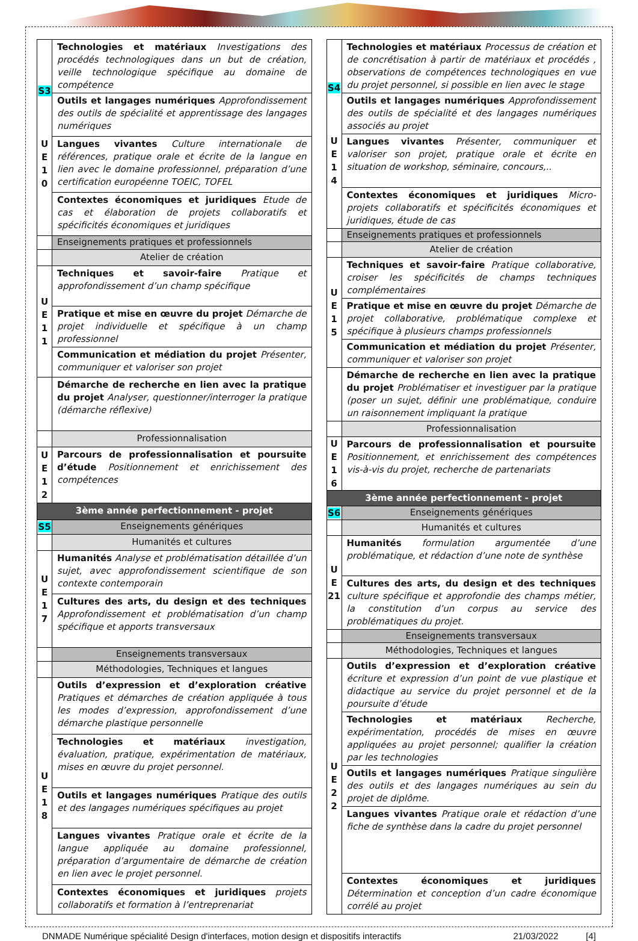| S3 U E 1 0 | Technologies et matériaux Investigations des procédés technologiques dans un but de création, veille technologique spécifique au domaine de compétence |
| | Outils et langages numériques Approfondissement des outils de spécialité et apprentissage des langages numériques |
| | Langues vivantes Culture internationale de références, pratique orale et écrite de la langue en lien avec le domaine professionnel, préparation d’une certification européenne TOEIC, TOFEL |
| | Contextes économiques et juridiques Etude de cas et élaboration de projets collaboratifs et spécificités économiques et juridiques |
| | Enseignements pratiques et professionnels |
| | Atelier de création |
| U E 1 1 | Techniques et savoir-faire Pratique et approfondissement d’un champ spécifique |
| | Pratique et mise en œuvre du projet Démarche de projet individuelle et spécifique à un champ professionnel |
| | Communication et médiation du projet Présenter, communiquer et valoriser son projet |
| | Démarche de recherche en lien avec la pratique du projet Analyser, questionner/interroger la pratique (démarche réflexive) |
| | Professionnalisation |
| U E 1 2 | Parcours de professionnalisation et poursuite d’étude Positionnement et enrichissement des compétences |
| 3ème année perfectionnement - projet | |
| S5 | Enseignements génériques |
| | Humanités et cultures |
| U E 1 7 | Humanités Analyse et problématisation détaillée d’un sujet, avec approfondissement scientifique de son contexte contemporain |
| | Cultures des arts, du design et des techniques Approfondissement et problématisation d’un champ spécifique et apports transversaux |
| | Enseignements transversaux |
| | Méthodologies, Techniques et langues |
| U E 1 8 | Outils d’expression et d’exploration créative Pratiques et démarches de création appliquée à tous les modes d’expression, approfondissement d’une démarche plastique personnelle |
| | Technologies et matériaux investigation, évaluation, pratique, expérimentation de matériaux, mises en œuvre du projet personnel. |
| | Outils et langages numériques Pratique des outils et des langages numériques spécifiques au projet |
| | Langues vivantes Pratique orale et écrite de la langue appliquée au domaine professionnel, préparation d’argumentaire de démarche de création en lien avec le projet personnel. |
| | Contextes économiques et juridiques projets collaboratifs et formation à l’entreprenariat |
| S4 U E 1 4 | Technologies et matériaux Processus de création et de concrétisation à partir de matériaux et procédés , observations de compétences technologiques en vue du projet personnel, si possible en lien avec le stage |
| | Outils et langages numériques Approfondissement des outils de spécialité et des langages numériques associés au projet |
| | Langues vivantes Présenter, communiquer et valoriser son projet, pratique orale et écrite en situation de workshop, séminaire, concours,.. |
| | Contextes économiques et juridiques Micro-projets collaboratifs et spécificités économiques et juridiques, étude de cas |
| | Enseignements pratiques et professionnels |
| | Atelier de création |
| U E 1 5 | Techniques et savoir-faire Pratique collaborative, croiser les spécificités de champs techniques complémentaires |
| | Pratique et mise en œuvre du projet Démarche de projet collaborative, problématique complexe et spécifique à plusieurs champs professionnels |
| | Communication et médiation du projet Présenter, communiquer et valoriser son projet |
| | Démarche de recherche en lien avec la pratique du projet Problématiser et investiguer par la pratique (poser un sujet, définir une problématique, conduire un raisonnement impliquant la pratique |
| | Professionnalisation |
| U E 1 6 | Parcours de professionnalisation et poursuite Positionnement, et enrichissement des compétences vis-à-vis du projet, recherche de partenariats |
| 3ème année perfectionnement - projet | |
| S6 | Enseignements génériques |
| | Humanités et cultures |
| U E 21 | Humanités formulation argumentée d’une problématique, et rédaction d’une note de synthèse |
| | Cultures des arts, du design et des techniques culture spécifique et approfondie des champs métier, la constitution d’un corpus au service des problématiques du projet. |
| | Enseignements transversaux |
| | Méthodologies, Techniques et langues |
| U E 2 2 | Outils d’expression et d’exploration créative écriture et expression d’un point de vue plastique et didactique au service du projet personnel et de la poursuite d’étude |
| | Technologies et matériaux Recherche, expérimentation, procédés de mises en œuvre appliquées au projet personnel; qualifier la création par les technologies |
| | Outils et langages numériques Pratique singulière des outils et des langages numériques au sein du projet de diplôme. |
| | Langues vivantes Pratique orale et rédaction d’une fiche de synthèse dans la cadre du projet personnel |
| | Contextes économiques et juridiques Détermination et conception d’un cadre économique corrélé au projet |
DNMADE Numérique spécialité Design d'interfaces, motion design et dispositifs interactifs 21/03/2022 [4]